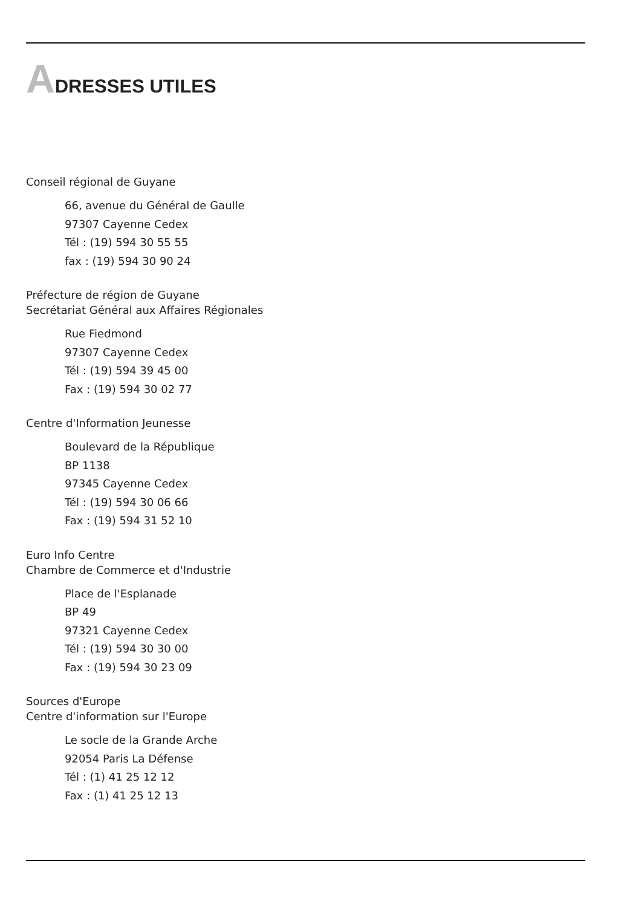ADRESSES UTILES
Conseil régional de Guyane
66, avenue du Général de Gaulle
97307 Cayenne Cedex
Tél : (19) 594 30 55 55
fax : (19) 594 30 90 24
Préfecture de région de Guyane
Secrétariat Général aux Affaires Régionales
Rue Fiedmond
97307 Cayenne Cedex
Tél : (19) 594 39 45 00
Fax : (19) 594 30 02 77
Centre d'Information Jeunesse
Boulevard de la République
BP 1138
97345 Cayenne Cedex
Tél : (19) 594 30 06 66
Fax : (19) 594 31 52 10
Euro Info Centre
Chambre de Commerce et d'Industrie
Place de l'Esplanade
BP 49
97321 Cayenne Cedex
Tél : (19) 594 30 30 00
Fax : (19) 594 30 23 09
Sources d'Europe
Centre d'information sur l'Europe
Le socle de la Grande Arche
92054 Paris La Défense
Tél : (1) 41 25 12 12
Fax : (1) 41 25 12 13